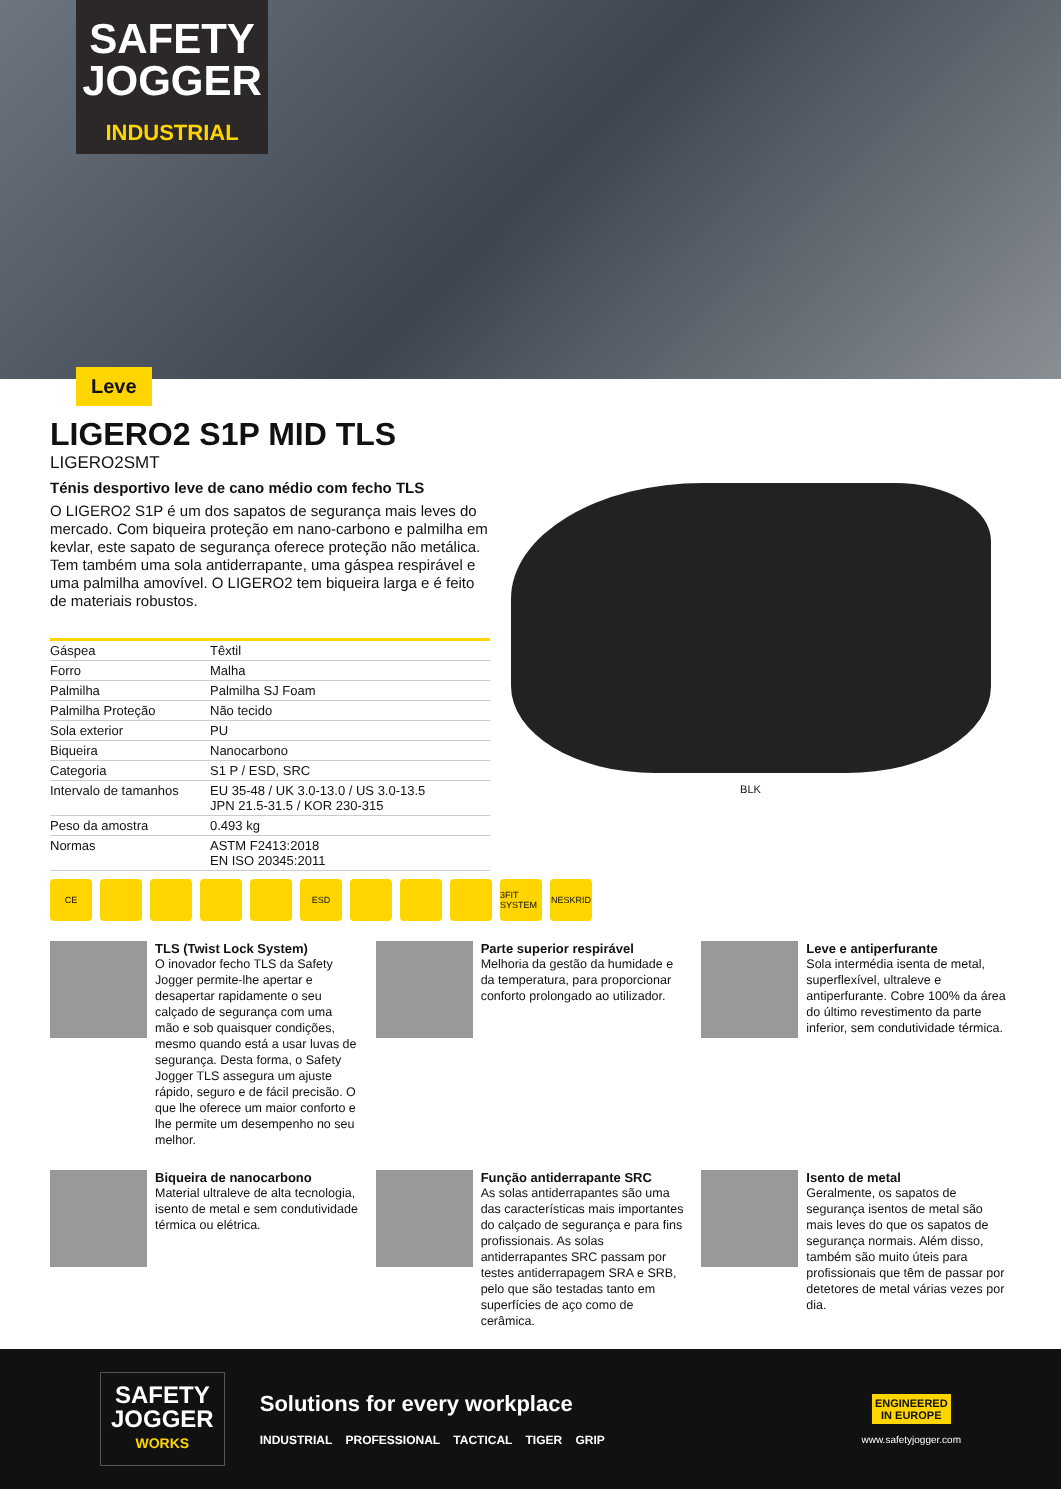SAFETY
JOGGER
INDUSTRIAL
Leve
LIGERO2 S1P MID TLS
LIGERO2SMT
Ténis desportivo leve de cano médio com fecho TLS
O LIGERO2 S1P é um dos sapatos de segurança mais leves do mercado. Com biqueira proteção em nano-carbono e palmilha em kevlar, este sapato de segurança oferece proteção não metálica. Tem também uma sola antiderrapante, uma gáspea respirável e uma palmilha amovível. O LIGERO2 tem biqueira larga e é feito de materiais robustos.
| Gáspea | Têxtil |
| Forro | Malha |
| Palmilha | Palmilha SJ Foam |
| Palmilha Proteção | Não tecido |
| Sola exterior | PU |
| Biqueira | Nanocarbono |
| Categoria | S1 P / ESD, SRC |
| Intervalo de tamanhos | EU 35-48 / UK 3.0-13.0 / US 3.0-13.5 JPN 21.5-31.5 / KOR 230-315 |
| Peso da amostra | 0.493 kg |
| Normas | ASTM F2413:2018 EN ISO 20345:2011 |
BLK
CE ESD 3FIT SYSTEM
NESKRID
TLS (Twist Lock System)
O inovador fecho TLS da Safety Jogger permite-lhe apertar e desapertar rapidamente o seu calçado de segurança com uma mão e sob quaisquer condições, mesmo quando está a usar luvas de segurança. Desta forma, o Safety Jogger TLS assegura um ajuste rápido, seguro e de fácil precisão. O que lhe oferece um maior conforto e lhe permite um desempenho no seu melhor.
Parte superior respirável
Melhoria da gestão da humidade e da temperatura, para proporcionar conforto prolongado ao utilizador.
Leve e antiperfurante
Sola intermédia isenta de metal, superflexível, ultraleve e antiperfurante. Cobre 100% da área do último revestimento da parte inferior, sem condutividade térmica.
Biqueira de nanocarbono
Material ultraleve de alta tecnologia, isento de metal e sem condutividade térmica ou elétrica.
Função antiderrapante SRC
As solas antiderrapantes são uma das características mais importantes do calçado de segurança e para fins profissionais. As solas antiderrapantes SRC passam por testes antiderrapagem SRA e SRB, pelo que são testadas tanto em superfícies de aço como de cerâmica.
Isento de metal
Geralmente, os sapatos de segurança isentos de metal são mais leves do que os sapatos de segurança normais. Além disso, também são muito úteis para profissionais que têm de passar por detetores de metal várias vezes por dia.
SAFETY
JOGGER
WORKS
Solutions for every workplace
INDUSTRIAL PROFESSIONAL TACTICAL TIGER GRIP
ENGINEERED
IN EUROPE
www.safetyjogger.com